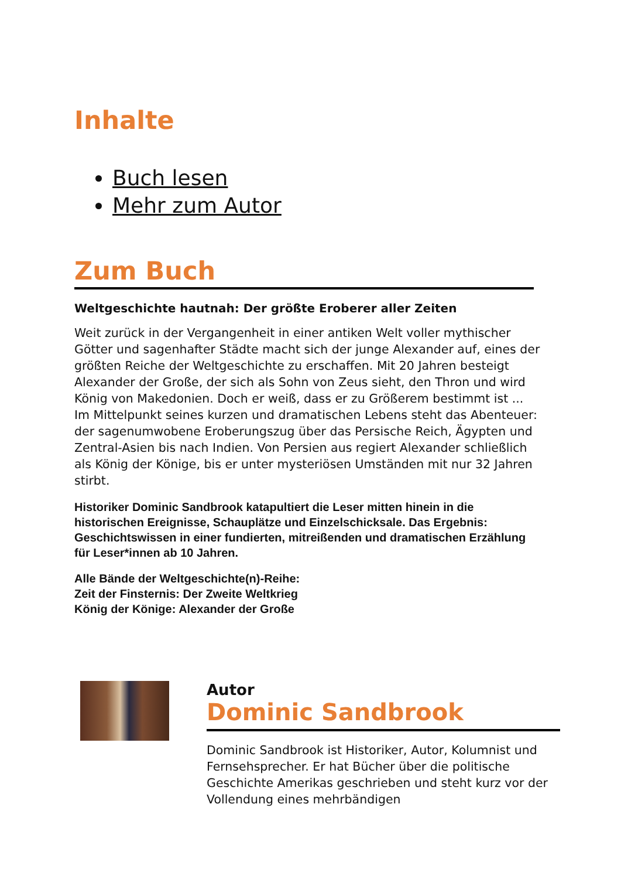Inhalte
Buch lesen
Mehr zum Autor
Zum Buch
Weltgeschichte hautnah: Der größte Eroberer aller Zeiten
Weit zurück in der Vergangenheit in einer antiken Welt voller mythischer Götter und sagenhafter Städte macht sich der junge Alexander auf, eines der größten Reiche der Weltgeschichte zu erschaffen. Mit 20 Jahren besteigt Alexander der Große, der sich als Sohn von Zeus sieht, den Thron und wird König von Makedonien. Doch er weiß, dass er zu Größerem bestimmt ist ...
Im Mittelpunkt seines kurzen und dramatischen Lebens steht das Abenteuer: der sagenumwobene Eroberungszug über das Persische Reich, Ägypten und Zentral-Asien bis nach Indien. Von Persien aus regiert Alexander schließlich als König der Könige, bis er unter mysteriösen Umständen mit nur 32 Jahren stirbt.
Historiker Dominic Sandbrook katapultiert die Leser mitten hinein in die historischen Ereignisse, Schauplätze und Einzelschicksale. Das Ergebnis: Geschichtswissen in einer fundierten, mitreißenden und dramatischen Erzählung für Leser*innen ab 10 Jahren.
Alle Bände der Weltgeschichte(n)-Reihe:
Zeit der Finsternis: Der Zweite Weltkrieg
König der Könige: Alexander der Große
Autor
Dominic Sandbrook
Dominic Sandbrook ist Historiker, Autor, Kolumnist und Fernsehsprecher. Er hat Bücher über die politische Geschichte Amerikas geschrieben und steht kurz vor der Vollendung eines mehrbändigen